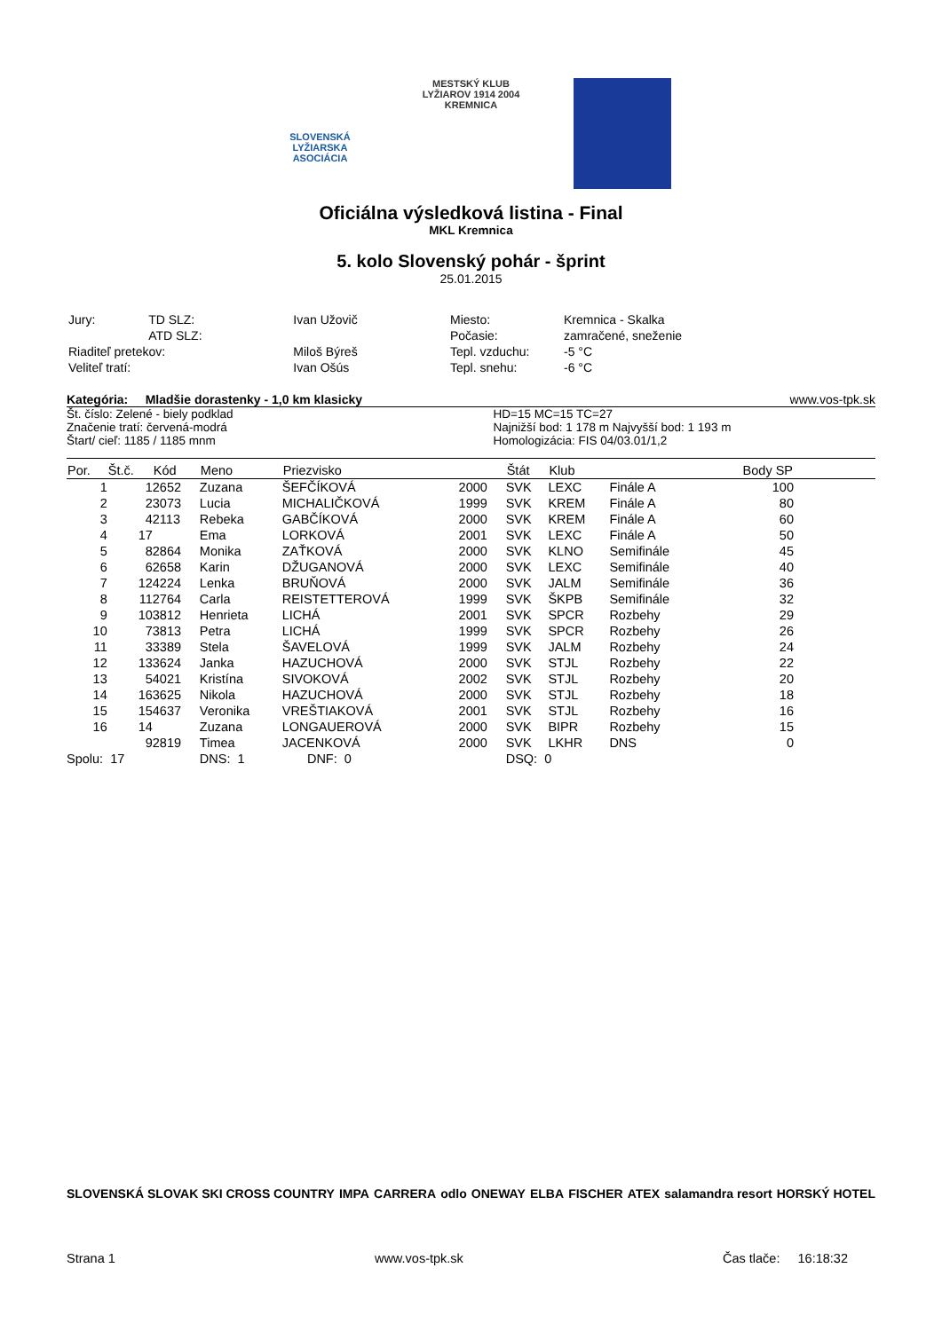SLOVENSKÁ
LYŽIARSKA ASOCIÁCIA
MESTSKÝ KLUB LYŽIAROV 1914 2004 KREMNICA
Oficiálna výsledková listina - Final
MKL Kremnica
5. kolo Slovenský pohár - šprint
25.01.2015
| Jury: | TD SLZ: | Ivan Užovič |
| | ATD SLZ: | |
| Riaditeľ pretekov: | | Miloš Býreš |
| Veliteľ tratí: | | Ivan Ošús |
| Miesto: | Kremnica - Skalka |
| Počasie: | zamračené, sneženie |
| Tepl. vzduchu: | -5 °C |
| Tepl. snehu: | -6 °C |
Kategória: Mladšie dorastenky - 1,0 km klasicky www.vos-tpk.sk
Št. číslo: Zelené - biely podklad
Značenie tratí: červená-modrá
Štart/ cieľ: 1185 / 1185 mnm
HD=15 MC=15 TC=27
Najnižší bod: 1 178 m Najvyšší bod: 1 193 m
Homologizácia: FIS 04/03.01/1,2
| Por. | Št.č. | Kód | Meno | Priezvisko | | Štát | Klub | | Body SP | |
| --- | --- | --- | --- | --- | --- | --- | --- | --- | --- | --- |
| 1 | 1 | 2652 | Zuzana | ŠEFČÍKOVÁ | 2000 | SVK | LEXC | Finále A | 100 | |
| 2 | 2 | 3073 | Lucia | MICHALIČKOVÁ | 1999 | SVK | KREM | Finále A | 80 | |
| 3 | 4 | 2113 | Rebeka | GABČÍKOVÁ | 2000 | SVK | KREM | Finále A | 60 | |
| 4 | 17 | | Ema | LORKOVÁ | 2001 | SVK | LEXC | Finále A | 50 | |
| 5 | 8 | 2864 | Monika | ZAŤKOVÁ | 2000 | SVK | KLNO | Semifinále | 45 | |
| 6 | 6 | 2658 | Karin | DŽUGANOVÁ | 2000 | SVK | LEXC | Semifinále | 40 | |
| 7 | 12 | 4224 | Lenka | BRUŇOVÁ | 2000 | SVK | JALM | Semifinále | 36 | |
| 8 | 11 | 2764 | Carla | REISTETTEROVÁ | 1999 | SVK | ŠKPB | Semifinále | 32 | |
| 9 | 10 | 3812 | Henrieta | LICHÁ | 2001 | SVK | SPCR | Rozbehy | 29 | |
| 10 | 7 | 3813 | Petra | LICHÁ | 1999 | SVK | SPCR | Rozbehy | 26 | |
| 11 | 3 | 3389 | Stela | ŠAVELOVÁ | 1999 | SVK | JALM | Rozbehy | 24 | |
| 12 | 13 | 3624 | Janka | HAZUCHOVÁ | 2000 | SVK | STJL | Rozbehy | 22 | |
| 13 | 5 | 4021 | Kristína | SIVOKOVÁ | 2002 | SVK | STJL | Rozbehy | 20 | |
| 14 | 16 | 3625 | Nikola | HAZUCHOVÁ | 2000 | SVK | STJL | Rozbehy | 18 | |
| 15 | 15 | 4637 | Veronika | VREŠTIAKOVÁ | 2001 | SVK | STJL | Rozbehy | 16 | |
| 16 | 14 | | Zuzana | LONGAUEROVÁ | 2000 | SVK | BIPR | Rozbehy | 15 | |
| | 9 | 2819 | Timea | JACENKOVÁ | 2000 | SVK | LKHR | DNS | 0 | |
| Spolu: 17 | | | DNS: 1 | DNF: 0 | | DSQ: 0 | | | | |
SLOVENSKÁ SLOVAK SKI CROSS COUNTRY IMPA CARRERA odlo ONEWAY ELBA FISCHER ATEX salamandra resort HORSKÝ HOTEL
Strana 1 www.vos-tpk.sk Čas tlače: 16:18:32